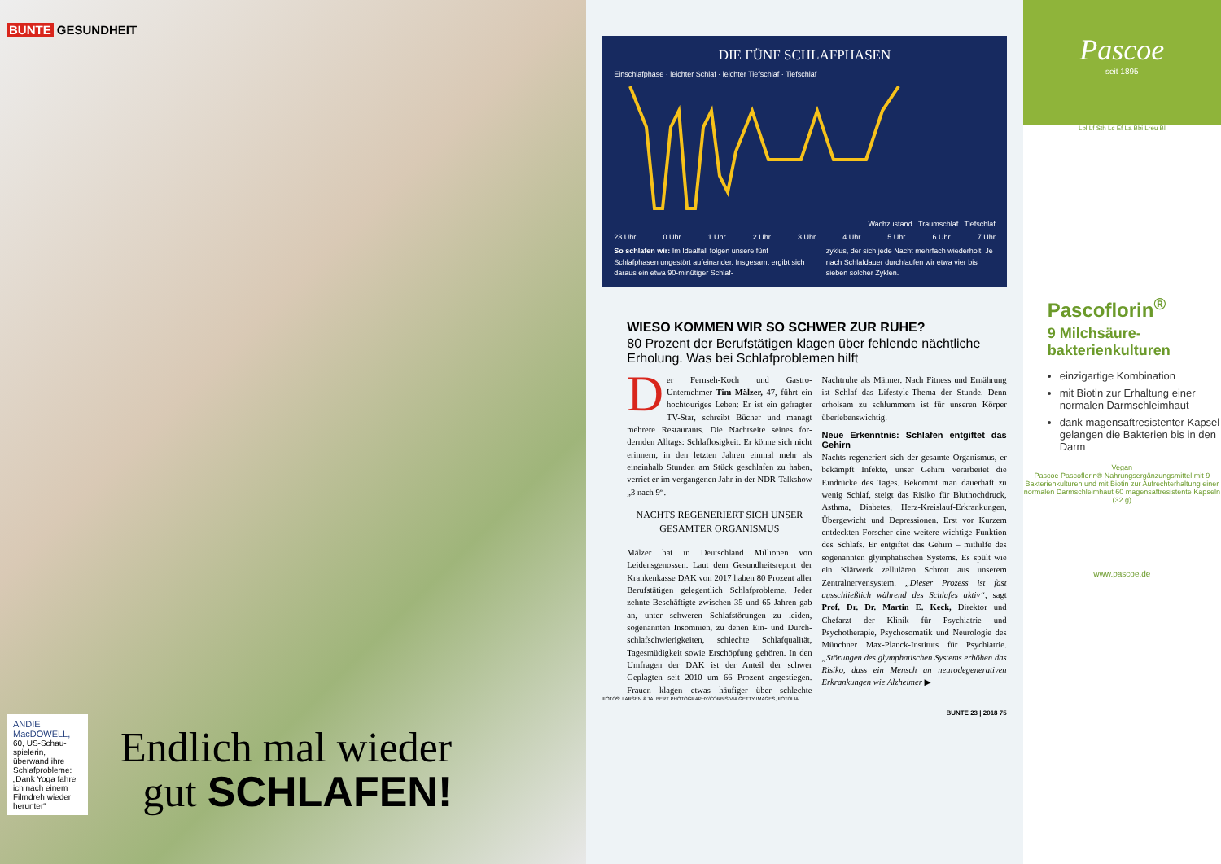BUNTE GESUNDHEIT
ANDIE MacDOWELL,
60, US-Schau­spielerin, überwand ihre Schlafprobleme: „Dank Yoga fahre ich nach einem Filmdreh wieder herunter“
Endlich mal wieder
gut SCHLAFEN!
DIE FÜNF SCHLAFPHASEN
Einschlaf­phase · leichter Schlaf · leichter Tiefschlaf · Tiefschlaf
Wachzustand Traumschlaf Tiefschlaf
23 Uhr 0 Uhr 1 Uhr 2 Uhr 3 Uhr 4 Uhr 5 Uhr 6 Uhr 7 Uhr
So schlafen wir: Im Idealfall folgen unsere fünf Schlafphasen ungestört aufeinander. Insgesamt ergibt sich daraus ein etwa 90-minütiger Schlaf-
zyklus, der sich jede Nacht mehrfach wieder­holt. Je nach Schlafdauer durchlaufen wir etwa vier bis sieben solcher Zyklen.
WIESO KOMMEN WIR SO SCHWER ZUR RUHE?
80 Prozent der Berufstätigen klagen über fehlende nächtliche Erholung. Was bei Schlafproblemen hilft
Der Fernseh-Koch und Gastro-Unternehmer Tim Mälzer, 47, führt ein hoch­touriges Leben: Er ist ein gefragter TV-Star, schreibt Bücher und managt meh­rere Restaurants. Die Nachtseite seines for­dernden Alltags: Schlaflosigkeit. Er könne sich nicht erinnern, in den letzten Jahren einmal mehr als eineinhalb Stunden am Stück geschlafen zu haben, verriet er im vergangenen Jahr in der NDR-Talkshow „3 nach 9“.
NACHTS REGENE­RIERT SICH UNSER GESAMTER ORGANISMUS
Mälzer hat in Deutschland Millionen von Leidensgenossen. Laut dem Gesundheitsreport der Krankenkasse DAK von 2017 ha­ben 80 Prozent aller Berufstäti­gen gelegentlich Schlafproble­me. Jeder zehnte Beschäftigte zwischen 35 und 65 Jahren gab an, unter schweren Schlafstörungen zu leiden, sogenannten Insomnien, zu denen Ein- und Durch­schlafschwierigkeiten, schlechte Schlaf­qualität, Tagesmüdigkeit sowie Erschöp­fung gehören. In den Umfragen der DAK ist der Anteil der schwer Geplagten seit 2010 um 66 Prozent angestiegen. Frauen klagen etwas häufiger über schlechte Nachtruhe als Männer. Nach Fitness und Ernährung ist Schlaf das Lifestyle-Thema der Stunde. Denn erholsam zu schlummern ist für un­seren Körper überlebenswichtig.
Neue Erkenntnis: Schlafen entgiftet das Gehirn
Nachts regeneriert sich der gesamte Or­ganismus, er bekämpft Infekte, unser Ge­hirn verarbeitet die Eindrücke des Tages. Bekommt man dauerhaft zu wenig Schlaf, steigt das Risiko für Bluthochdruck, Asth­ma, Diabetes, Herz-Kreislauf-Erkrankungen, Übergewicht und Depressionen. Erst vor Kurzem entdeckten Forscher eine weite­re wichtige Funktion des Schlafs. Er entgiftet das Gehirn – mithil­fe des sogenannten glymphati­schen Systems. Es spült wie ein Klärwerk zellulären Schrott aus unserem Zentralnervensystem. „Dieser Prozess ist fast ausschließlich während des Schlafes aktiv“, sagt Prof. Dr. Dr. Martin E. Keck, Direktor und Chefarzt der Klinik für Psy­chiatrie und Psychotherapie, Psycho­somatik und Neurologie des Münchner Max-Planck-Instituts für Psychiatrie. „Stö­rungen des glymphatischen Systems erhö­hen das Risiko, dass ein Mensch an neurode­generativen Erkrankungen wie Alzheimer ▶
FOTOS: LARSEN & TALBERT PHOTOGRAPHY/CORBIS VIA GETTY IMAGES, FOTOLIA
BUNTE 23 | 2018 75
Pascoe
seit 1895
Lpl Lf Sth Lc Ef La Bbi Lreu Bl
Pascoflorin<sup>®</sup>
9 Milchsäure­bakterienkulturen
einzigartige Kombination
mit Biotin zur Erhaltung einer normalen Darmschleimhaut
dank magensaftresistenter Kapsel gelangen die Bakterien bis in den Darm
Vegan
Pascoe Pascoflorin® Nahrungsergänzungsmittel mit 9 Bakterienkulturen und mit Biotin zur Aufrechterhaltung einer normalen Darmschleimhaut 60 magensaftresistente Kapseln (32 g)
www.pascoe.de